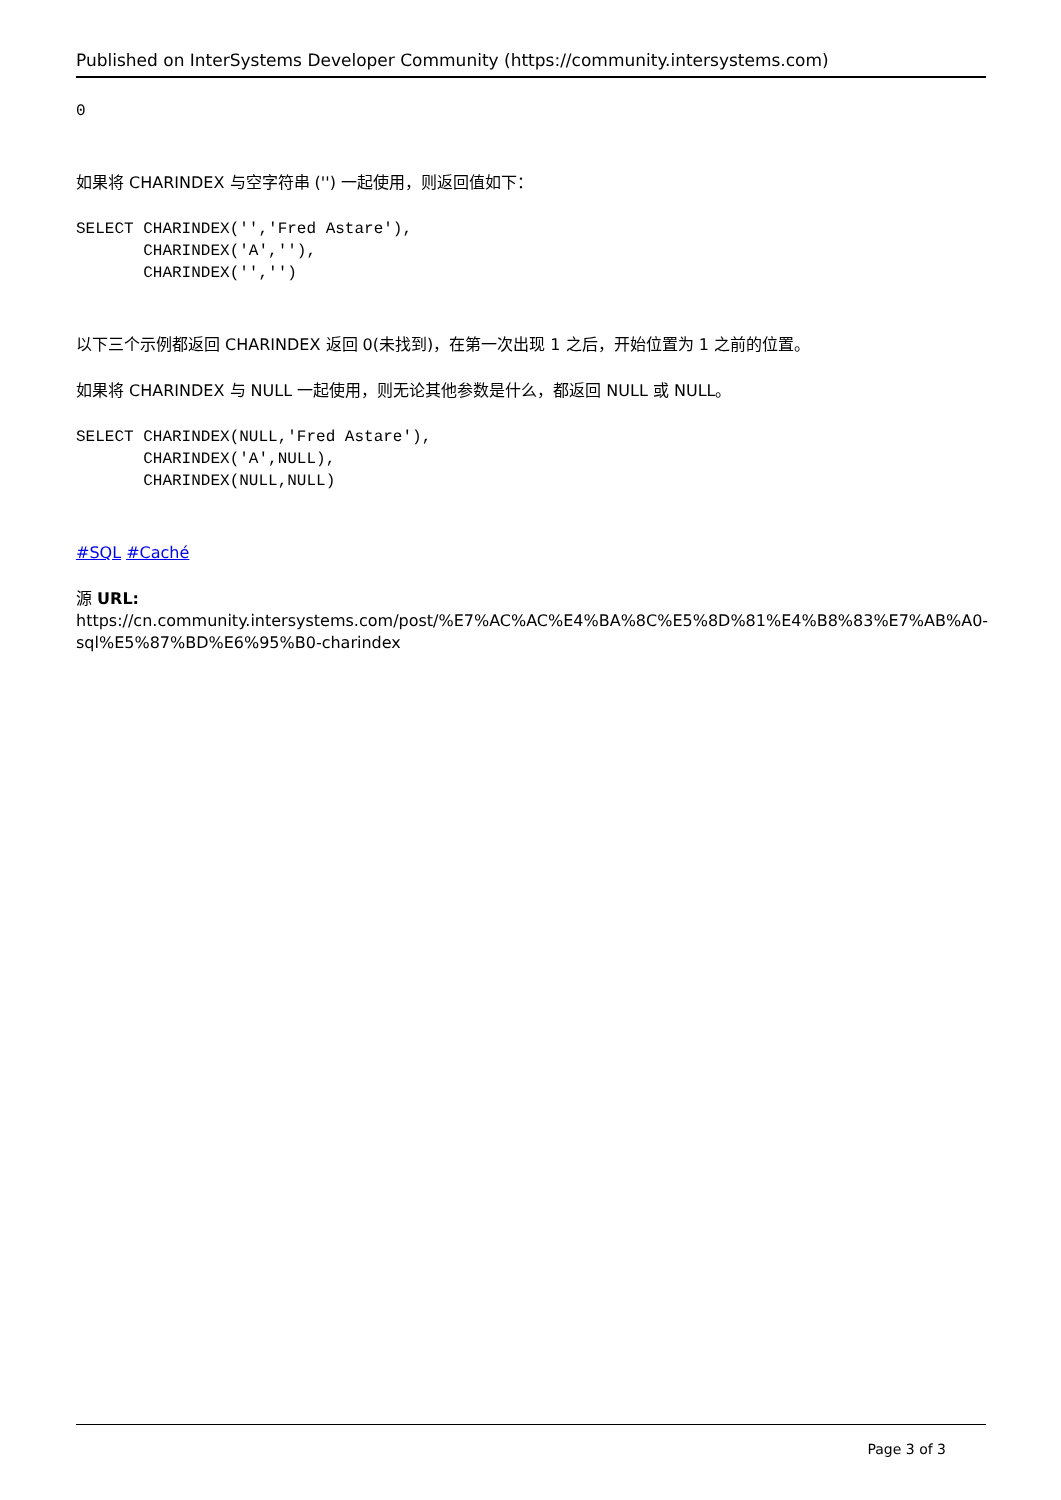Published on InterSystems Developer Community (https://community.intersystems.com)
0
如果将 CHARINDEX 与空字符串 ('') 一起使用，则返回值如下：
SELECT CHARINDEX('','Fred Astare'),
       CHARINDEX('A',''),
       CHARINDEX('','')
以下三个示例都返回 CHARINDEX 返回 0(未找到)，在第一次出现 1 之后，开始位置为 1 之前的位置。
如果将 CHARINDEX 与 NULL 一起使用，则无论其他参数是什么，都返回 NULL 或 NULL。
SELECT CHARINDEX(NULL,'Fred Astare'),
       CHARINDEX('A',NULL),
       CHARINDEX(NULL,NULL)
#SQL #Caché
源 URL: https://cn.community.intersystems.com/post/%E7%AC%AC%E4%BA%8C%E5%8D%81%E4%B8%83%E7%AB%A0-sql%E5%87%BD%E6%95%B0-charindex
Page 3 of 3